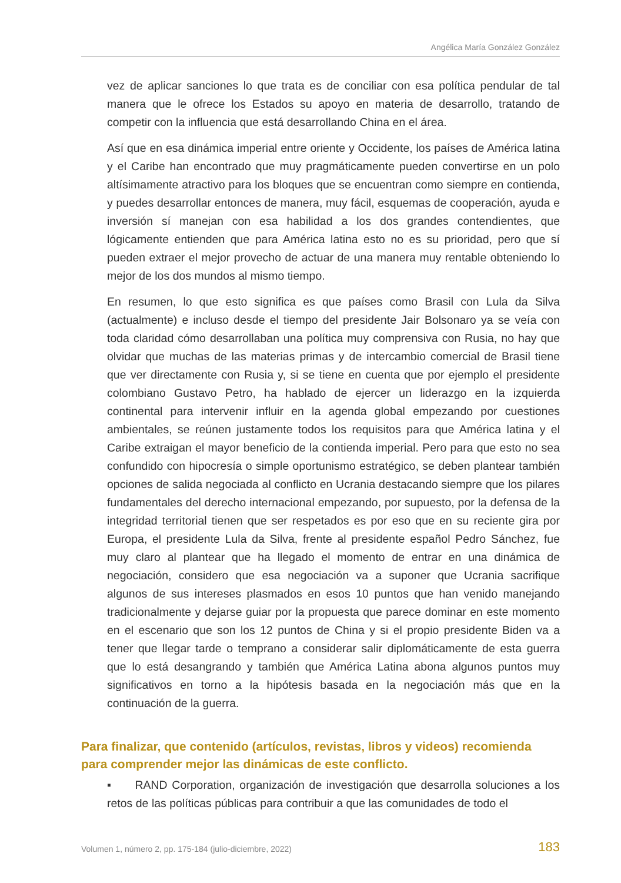Angélica María González González
vez de aplicar sanciones lo que trata es de conciliar con esa política pendular de tal manera que le ofrece los Estados su apoyo en materia de desarrollo, tratando de competir con la influencia que está desarrollando China en el área.
Así que en esa dinámica imperial entre oriente y Occidente, los países de América latina y el Caribe han encontrado que muy pragmáticamente pueden convertirse en un polo altísimamente atractivo para los bloques que se encuentran como siempre en contienda, y puedes desarrollar entonces de manera, muy fácil, esquemas de cooperación, ayuda e inversión sí manejan con esa habilidad a los dos grandes contendientes, que lógicamente entienden que para América latina esto no es su prioridad, pero que sí pueden extraer el mejor provecho de actuar de una manera muy rentable obteniendo lo mejor de los dos mundos al mismo tiempo.
En resumen, lo que esto significa es que países como Brasil con Lula da Silva (actualmente) e incluso desde el tiempo del presidente Jair Bolsonaro ya se veía con toda claridad cómo desarrollaban una política muy comprensiva con Rusia, no hay que olvidar que muchas de las materias primas y de intercambio comercial de Brasil tiene que ver directamente con Rusia y, si se tiene en cuenta que por ejemplo el presidente colombiano Gustavo Petro, ha hablado de ejercer un liderazgo en la izquierda continental para intervenir influir en la agenda global empezando por cuestiones ambientales, se reúnen justamente todos los requisitos para que América latina y el Caribe extraigan el mayor beneficio de la contienda imperial. Pero para que esto no sea confundido con hipocresía o simple oportunismo estratégico, se deben plantear también opciones de salida negociada al conflicto en Ucrania destacando siempre que los pilares fundamentales del derecho internacional empezando, por supuesto, por la defensa de la integridad territorial tienen que ser respetados es por eso que en su reciente gira por Europa, el presidente Lula da Silva, frente al presidente español Pedro Sánchez, fue muy claro al plantear que ha llegado el momento de entrar en una dinámica de negociación, considero que esa negociación va a suponer que Ucrania sacrifique algunos de sus intereses plasmados en esos 10 puntos que han venido manejando tradicionalmente y dejarse guiar por la propuesta que parece dominar en este momento en el escenario que son los 12 puntos de China y si el propio presidente Biden va a tener que llegar tarde o temprano a considerar salir diplomáticamente de esta guerra que lo está desangrando y también que América Latina abona algunos puntos muy significativos en torno a la hipótesis basada en la negociación más que en la continuación de la guerra.
Para finalizar, que contenido (artículos, revistas, libros y videos) recomienda para comprender mejor las dinámicas de este conflicto.
▪ RAND Corporation, organización de investigación que desarrolla soluciones a los retos de las políticas públicas para contribuir a que las comunidades de todo el
Volumen 1, número 2, pp. 175-184 (julio-diciembre, 2022)
183